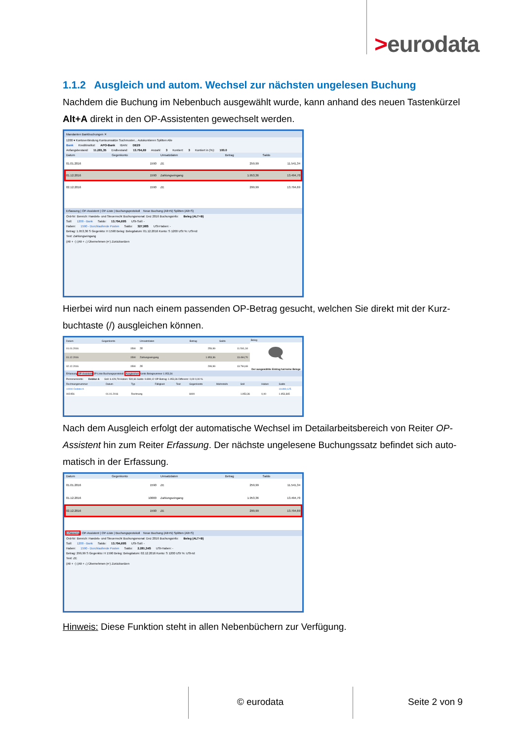>eurodata
1.1.2 Ausgleich und autom. Wechsel zur nächsten ungelesen Buchung
Nachdem die Buchung im Nebenbuch ausgewählt wurde, kann anhand des neuen Tastenkürzel Alt+A direkt in den OP-Assistenten gewechselt werden.
Mandanten Bankbuchungen ✕
1200 ▾ Kontoverbindung Kontoumsätze Suchmuster... Autokontieren Splitten Alle
Bank Kreditinstitut: APO-Bank IBAN: DE29
Anfangsbestand: 11.281,35 Endbestand: 13.794,69 Anzahl: 3 Kontiert: 3 Kontiert in (%): 100.0
| Datum | Gegenkonto | Umsatzdaten | Betrag | Saldo |
| --- | --- | --- | --- | --- |
| 01.01.2016 | 1590 | ZE | 259,99 | 11.541,34 |
| 01.12.2016 | 1590 | Zahlungseingang | 1.953,36 | 13.494,70 |
| 02.12.2016 | 1590 | ZE | 299,99 | 13.794,69 |
Erfassung | OP-Assistent | OP-Liste | Buchungsprotokoll Neue Buchung (Alt+N) Splitten (Alt+S)
Ord-Nr: Bereich: Handels- und Steuerrecht Buchungsmonat: Dez 2016 Buchungsinfo: Beleg (ALT+B)
Soll: 1200 - Bank Saldo: 13.794,69S USt-Soll: -
Haben: 1590 - Durchlaufende Posten Saldo: 327,98S USt-Haben: -
Betrag: 1.953,36 S Gegenkto: H 1590 Beleg: Belegdatum: 01.12.2016 Konto: S 1200 USt %: USt-Id:
Text: Zahlungseingang
(Alt + ↑) (Alt + ↓) Übernehmen (↵) Zurücksetzen
Hierbei wird nun nach einem passenden OP-Betrag gesucht, welchen Sie direkt mit der Kurz-buchtaste (/) ausgleichen können.
| Datum | Gegenkonto | Umsatzdaten | Betrag | Saldo |
| --- | --- | --- | --- | --- |
| 01.01.2016 | 1590 | ZE | 259,99 | 11.541,34 |
| 01.12.2016 | 1590 | Zahlungseingang | 1.953,36 | 13.494,70 |
| 02.12.2016 | 1590 | ZE | 299,99 | 13.794,69 |
Beleg
🗨
Der ausgewählte Eintrag hat keine Belege
Erfassung OP-Assistent OP-Liste Buchungsprotokoll Ausgleichen Konto Belegnummer 1.953,36
Personenkonto: Debitor A Soll: 6.429,78 Haben: 530,66 Saldo: 9.899,12 OP-Betrag: 1.953,36 Differenz: 0,00 0,00 %
| Rechnungsnummer | Datum | Typ | Fälligkeit | Text | Gegenkonto | Mahnstufe | Soll | Haben | Saldo |
| --- | --- | --- | --- | --- | --- | --- | --- | --- | --- |
| 10000 Debitor A | | | | | | | | | 19.899,125 |
| 002456 | 01.01.2016 | Rechnung | | | 8400 | | 1.953,36 | 0,00 | 1.953,365 |
Nach dem Ausgleich erfolgt der automatische Wechsel im Detailarbeitsbereich von Reiter OP-Assistent hin zum Reiter Erfassung. Der nächste ungelesene Buchungssatz befindet sich auto-matisch in der Erfassung.
| Datum | Gegenkonto | Umsatzdaten | Betrag | Saldo |
| --- | --- | --- | --- | --- |
| 01.01.2016 | 1590 | ZE | 259,99 | 11.541,34 |
| 01.12.2016 | 10000 | Zahlungseingang | 1.953,36 | 13.494,70 |
| 02.12.2016 | 1590 | ZE | 299,99 | 13.794,69 |
Erfassung | OP-Assistent | OP-Liste | Buchungsprotokoll Neue Buchung (Alt+N) Splitten (Alt+S)
Ord-Nr: Bereich: Handels- und Steuerrecht Buchungsmonat: Dez 2016 Buchungsinfo: Beleg (ALT+B)
Soll: 1200 - Bank Saldo: 13.794,69S USt-Soll: -
Haben: 1590 - Durchlaufende Posten Saldo: 2.281,34S USt-Haben: -
Betrag: 299,99 S Gegenkto: H 1590 Beleg: Belegdatum: 02.12.2016 Konto: S 1200 USt %: USt-Id:
Text: ZE
(Alt + ↑) (Alt + ↓) Übernehmen (↵) Zurücksetzen
Hinweis: Diese Funktion steht in allen Nebenbüchern zur Verfügung.
© eurodata Seite 2 von 9